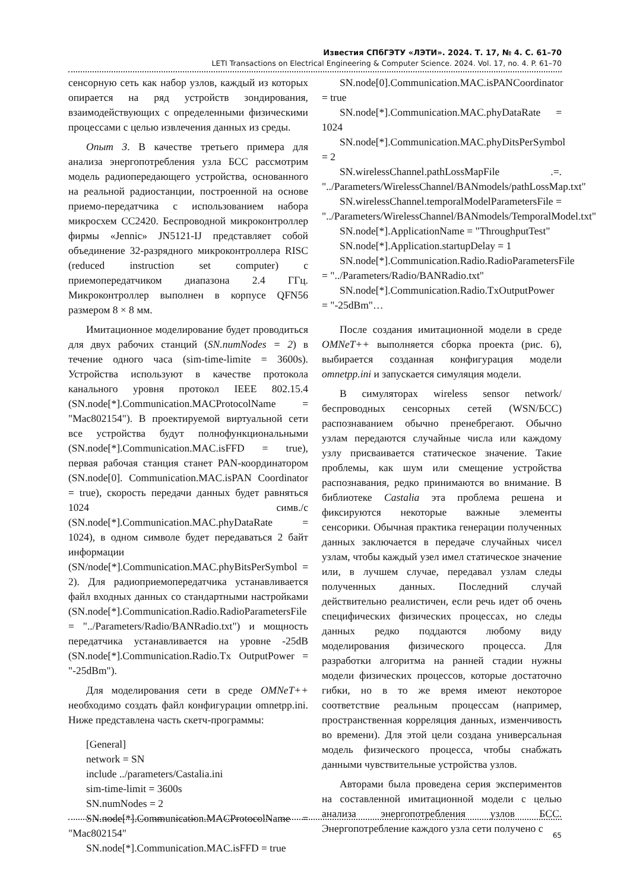Известия СПбГЭТУ «ЛЭТИ». 2024. Т. 17, № 4. С. 61–70
LETI Transactions on Electrical Engineering & Computer Science. 2024. Vol. 17, no. 4. P. 61–70
сенсорную сеть как набор узлов, каждый из которых опирается на ряд устройств зондирования, взаимодействующих с определенными физическими процессами с целью извлечения данных из среды.
Опыт 3. В качестве третьего примера для анализа энергопотребления узла БСС рассмотрим модель радиопередающего устройства, основанного на реальной радиостанции, построенной на основе приемо-передатчика с использованием набора микросхем CC2420. Беспроводной микроконтроллер фирмы «Jennic» JN5121-IJ представляет собой объединение 32-разрядного микроконтроллера RISC (reduced instruction set computer) с приемопередатчиком диапазона 2.4 ГГц. Микроконтроллер выполнен в корпусе QFN56 размером 8 × 8 мм.
Имитационное моделирование будет проводиться для двух рабочих станций (SN.numNodes = 2) в течение одного часа (sim-time-limite = 3600s). Устройства используют в качестве протокола канального уровня протокол IEEE 802.15.4 (SN.node[*].Communication.MACProtocolName = "Mac802154"). В проектируемой виртуальной сети все устройства будут полнофункциональными (SN.node[*].Communication.MAC.isFFD = true), первая рабочая станция станет PAN-координатором (SN.node[0]. Communication.MAC.isPAN Coordinator = true), скорость передачи данных будет равняться 1024 симв./с (SN.node[*].Communication.MAC.phyDataRate = 1024), в одном символе будет передаваться 2 байт информации (SN/node[*].Communication.MAC.phyBitsPerSymbol = 2). Для радиоприемопередатчика устанавливается файл входных данных со стандартными настройками (SN.node[*].Communication.Radio.RadioParametersFile = "../Parameters/Radio/BANRadio.txt") и мощность передатчика устанавливается на уровне -25dB (SN.node[*].Communication.Radio.Tx OutputPower = "-25dBm").
Для моделирования сети в среде OMNeT++ необходимо создать файл конфигурации omnetpp.ini. Ниже представлена часть скетч-программы:
[General]
network = SN
include ../parameters/Castalia.ini
sim-time-limit = 3600s
SN.numNodes = 2
SN.node[*].Communication.MACProtocolName = "Mac802154"
SN.node[*].Communication.MAC.isFFD = true
SN.node[0].Communication.MAC.isPANCoordinator = true
SN.node[*].Communication.MAC.phyDataRate = 1024
SN.node[*].Communication.MAC.phyDitsPerSymbol = 2
SN.wirelessChannel.pathLossMapFile .=. "../Parameters/WirelessChannel/BANmodels/pathLossMap.txt"
SN.wirelessChannel.temporalModelParametersFile = "../Parameters/WirelessChannel/BANmodels/TemporalModel.txt"
SN.node[*].ApplicationName = "ThroughputTest"
SN.node[*].Application.startupDelay = 1
SN.node[*].Communication.Radio.RadioParametersFile = "../Parameters/Radio/BANRadio.txt"
SN.node[*].Communication.Radio.TxOutputPower = "-25dBm"…
После создания имитационной модели в среде OMNeT++ выполняется сборка проекта (рис. 6), выбирается созданная конфигурация модели omnetpp.ini и запускается симуляция модели.
В симуляторах wireless sensor network/беспроводных сенсорных сетей (WSN/БСС) распознаванием обычно пренебрегают. Обычно узлам передаются случайные числа или каждому узлу присваивается статическое значение. Такие проблемы, как шум или смещение устройства распознавания, редко принимаются во внимание. В библиотеке Castalia эта проблема решена и фиксируются некоторые важные элементы сенсорики. Обычная практика генерации полученных данных заключается в передаче случайных чисел узлам, чтобы каждый узел имел статическое значение или, в лучшем случае, передавал узлам следы полученных данных. Последний случай действительно реалистичен, если речь идет об очень специфических физических процессах, но следы данных редко поддаются любому виду моделирования физического процесса. Для разработки алгоритма на ранней стадии нужны модели физических процессов, которые достаточно гибки, но в то же время имеют некоторое соответствие реальным процессам (например, пространственная корреляция данных, изменчивость во времени). Для этой цели создана универсальная модель физического процесса, чтобы снабжать данными чувствительные устройства узлов.
Авторами была проведена серия экспериментов на составленной имитационной модели с целью анализа энергопотребления узлов БСС. Энергопотребление каждого узла сети получено с
65